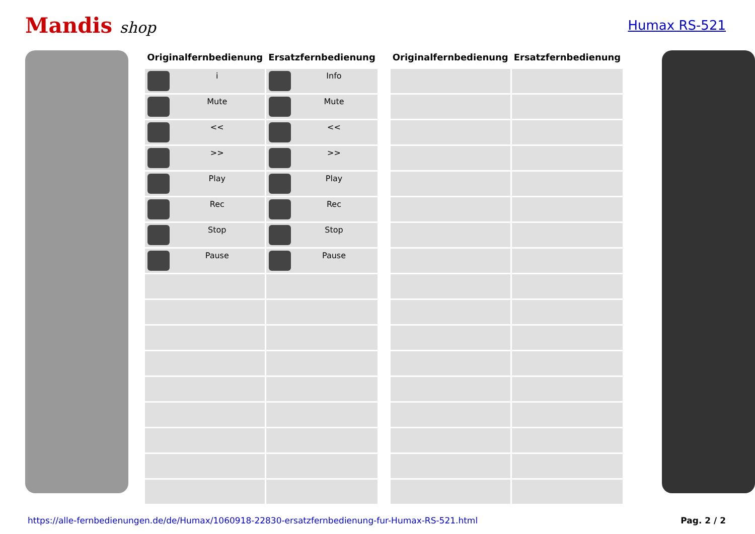Mandis shop
Humax RS-521
| Originalfernbedienung | Ersatzfernbedienung |
| --- | --- |
| i | Info |
| Mute | Mute |
| << | << |
| >> | >> |
| Play | Play |
| Rec | Rec |
| Stop | Stop |
| Pause | Pause |
| Originalfernbedienung | Ersatzfernbedienung |
| --- | --- |
https://alle-fernbedienungen.de/de/Humax/1060918-22830-ersatzfernbedienung-fur-Humax-RS-521.html Pag. 2 / 2